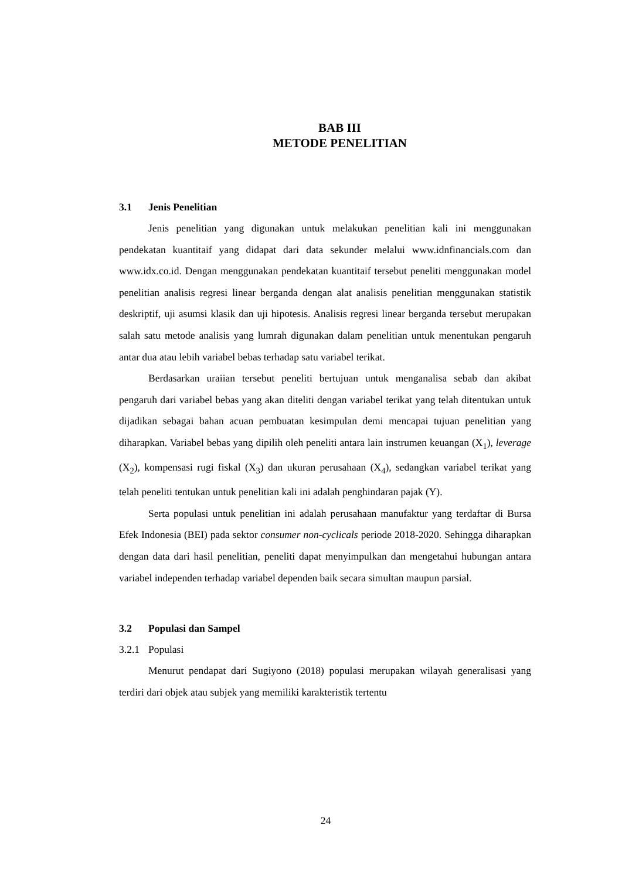BAB III
METODE PENELITIAN
3.1 Jenis Penelitian
Jenis penelitian yang digunakan untuk melakukan penelitian kali ini menggunakan pendekatan kuantitaif yang didapat dari data sekunder melalui www.idnfinancials.com dan www.idx.co.id. Dengan menggunakan pendekatan kuantitaif tersebut peneliti menggunakan model penelitian analisis regresi linear berganda dengan alat analisis penelitian menggunakan statistik deskriptif, uji asumsi klasik dan uji hipotesis. Analisis regresi linear berganda tersebut merupakan salah satu metode analisis yang lumrah digunakan dalam penelitian untuk menentukan pengaruh antar dua atau lebih variabel bebas terhadap satu variabel terikat.
Berdasarkan uraiian tersebut peneliti bertujuan untuk menganalisa sebab dan akibat pengaruh dari variabel bebas yang akan diteliti dengan variabel terikat yang telah ditentukan untuk dijadikan sebagai bahan acuan pembuatan kesimpulan demi mencapai tujuan penelitian yang diharapkan. Variabel bebas yang dipilih oleh peneliti antara lain instrumen keuangan (X<sub>1</sub>), leverage (X<sub>2</sub>), kompensasi rugi fiskal (X<sub>3</sub>) dan ukuran perusahaan (X<sub>4</sub>), sedangkan variabel terikat yang telah peneliti tentukan untuk penelitian kali ini adalah penghindaran pajak (Y).
Serta populasi untuk penelitian ini adalah perusahaan manufaktur yang terdaftar di Bursa Efek Indonesia (BEI) pada sektor consumer non-cyclicals periode 2018-2020. Sehingga diharapkan dengan data dari hasil penelitian, peneliti dapat menyimpulkan dan mengetahui hubungan antara variabel independen terhadap variabel dependen baik secara simultan maupun parsial.
3.2 Populasi dan Sampel
3.2.1 Populasi
Menurut pendapat dari Sugiyono (2018) populasi merupakan wilayah generalisasi yang terdiri dari objek atau subjek yang memiliki karakteristik tertentu
24